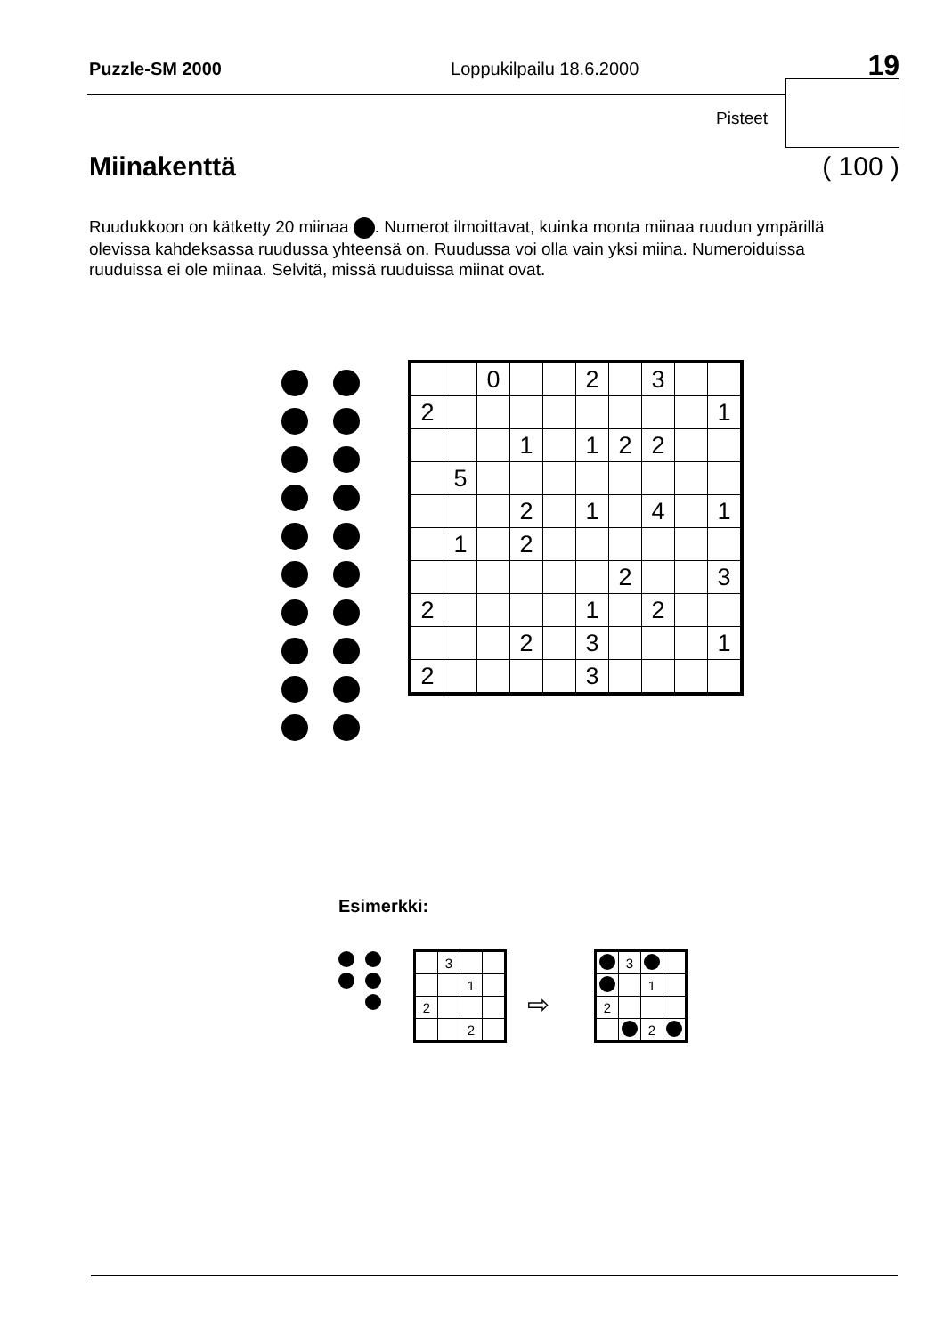Puzzle-SM 2000 Loppukilpailu 18.6.2000 19
Pisteet
Miinakenttä ( 100 )
Ruudukkoon on kätketty 20 miinaa . Numerot ilmoittavat, kuinka monta miinaa ruudun ympärillä olevissa kahdeksassa ruudussa yhteensä on. Ruudussa voi olla vain yksi miina. Numeroiduissa ruuduissa ei ole miinaa. Selvitä, missä ruuduissa miinat ovat.
| | | 0 | | | 2 | | 3 | | |
| 2 | | | | | | | | | 1 |
| | | | 1 | | 1 | 2 | 2 | | |
| | 5 | | | | | | | | |
| | | | 2 | | 1 | | 4 | | 1 |
| | 1 | | 2 | | | | | | |
| | | | | | | 2 | | | 3 |
| 2 | | | | | 1 | | 2 | | |
| | | | 2 | | 3 | | | | 1 |
| 2 | | | | | 3 | | | | |
Esimerkki:
| | 3 | | |
| | | 1 | |
| 2 | | | |
| | | 2 | |
⇨
| | 3 | | |
| | | 1 | |
| 2 | | | |
| | | 2 | |